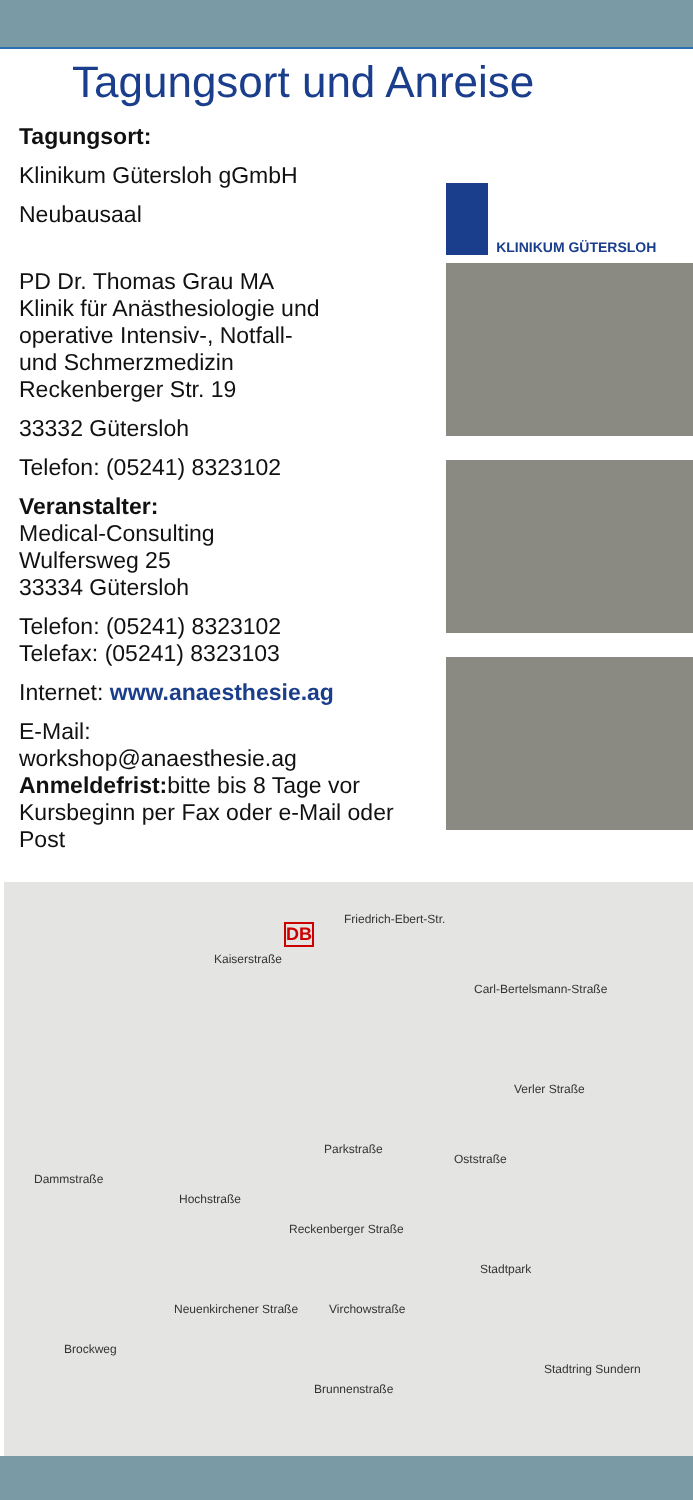Tagungsort und Anreise
Tagungsort:
Klinikum Gütersloh gGmbH
Neubausaal
PD Dr. Thomas Grau MA
Klinik für Anästhesiologie und
operative Intensiv-, Notfall-
und Schmerzmedizin
Reckenberger Str. 19
33332 Gütersloh
Telefon: (05241) 8323102
Veranstalter:
Medical-Consulting
Wulfersweg 25
33334 Gütersloh
Telefon: (05241) 8323102
Telefax: (05241) 8323103
Internet: www.anaesthesie.ag
E-Mail:
workshop@anaesthesie.ag
Anmeldefrist: bitte bis 8 Tage vor Kursbeginn per Fax oder e-Mail oder Post
KLINIKUM GÜTERSLOH
DB
Kaiserstraße
Friedrich-Ebert-Str.
Carl-Bertelsmann-Straße
Verler Straße
Parkstraße
Oststraße
Dammstraße
Hochstraße
Reckenberger Straße
Stadtpark
Virchowstraße Neuenkirchener Straße
Brockweg
Brunnenstraße
Stadtring Sundern